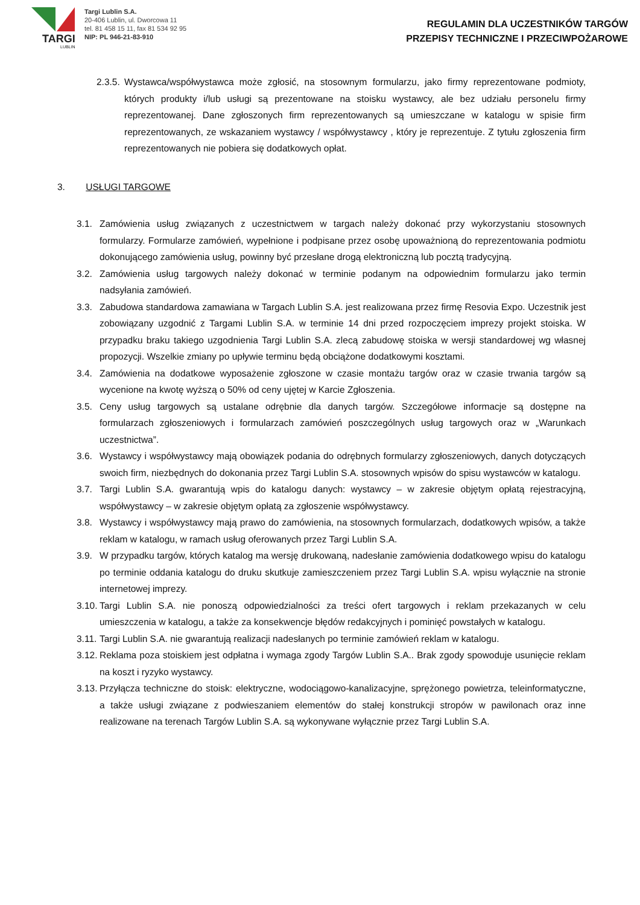TARGI
LUBLIN
Targi Lublin S.A.
20-406 Lublin, ul. Dworcowa 11
tel. 81 458 15 11, fax 81 534 92 95
NIP: PL 946-21-83-910
REGULAMIN DLA UCZESTNIKÓW TARGÓW
PRZEPISY TECHNICZNE I PRZECIWPOŻAROWE
2.3.5.
Wystawca/współwystawca może zgłosić, na stosownym formularzu, jako firmy reprezentowane podmioty, których produkty i/lub usługi są prezentowane na stoisku wystawcy, ale bez udziału personelu firmy reprezentowanej. Dane zgłoszonych firm reprezentowanych są umieszczane w katalogu w spisie firm reprezentowanych, ze wskazaniem wystawcy / współwystawcy , który je reprezentuje. Z tytułu zgłoszenia firm reprezentowanych nie pobiera się dodatkowych opłat.
3. USŁUGI TARGOWE
3.1. Zamówienia usług związanych z uczestnictwem w targach należy dokonać przy wykorzystaniu stosownych formularzy. Formularze zamówień, wypełnione i podpisane przez osobę upoważnioną do reprezentowania podmiotu dokonującego zamówienia usług, powinny być przesłane drogą elektroniczną lub pocztą tradycyjną.
3.2. Zamówienia usług targowych należy dokonać w terminie podanym na odpowiednim formularzu jako termin nadsyłania zamówień.
3.3. Zabudowa standardowa zamawiana w Targach Lublin S.A. jest realizowana przez firmę Resovia Expo. Uczestnik jest zobowiązany uzgodnić z Targami Lublin S.A. w terminie 14 dni przed rozpoczęciem imprezy projekt stoiska. W przypadku braku takiego uzgodnienia Targi Lublin S.A. zlecą zabudowę stoiska w wersji standardowej wg własnej propozycji. Wszelkie zmiany po upływie terminu będą obciążone dodatkowymi kosztami.
3.4. Zamówienia na dodatkowe wyposażenie zgłoszone w czasie montażu targów oraz w czasie trwania targów są wycenione na kwotę wyższą o 50% od ceny ujętej w Karcie Zgłoszenia.
3.5. Ceny usług targowych są ustalane odrębnie dla danych targów. Szczegółowe informacje są dostępne na formularzach zgłoszeniowych i formularzach zamówień poszczególnych usług targowych oraz w „Warunkach uczestnictwa”.
3.6. Wystawcy i współwystawcy mają obowiązek podania do odrębnych formularzy zgłoszeniowych, danych dotyczących swoich firm, niezbędnych do dokonania przez Targi Lublin S.A. stosownych wpisów do spisu wystawców w katalogu.
3.7. Targi Lublin S.A. gwarantują wpis do katalogu danych: wystawcy – w zakresie objętym opłatą rejestracyjną, współwystawcy – w zakresie objętym opłatą za zgłoszenie współwystawcy.
3.8. Wystawcy i współwystawcy mają prawo do zamówienia, na stosownych formularzach, dodatkowych wpisów, a także reklam w katalogu, w ramach usług oferowanych przez Targi Lublin S.A.
3.9. W przypadku targów, których katalog ma wersję drukowaną, nadesłanie zamówienia dodatkowego wpisu do katalogu po terminie oddania katalogu do druku skutkuje zamieszczeniem przez Targi Lublin S.A. wpisu wyłącznie na stronie internetowej imprezy.
3.10.
Targi Lublin S.A. nie ponoszą odpowiedzialności za treści ofert targowych i reklam przekazanych w celu umieszczenia w katalogu, a także za konsekwencje błędów redakcyjnych i pominięć powstałych w katalogu.
3.11.
Targi Lublin S.A. nie gwarantują realizacji nadesłanych po terminie zamówień reklam w katalogu.
3.12.
Reklama poza stoiskiem jest odpłatna i wymaga zgody Targów Lublin S.A.. Brak zgody spowoduje usunięcie reklam na koszt i ryzyko wystawcy.
3.13.
Przyłącza techniczne do stoisk: elektryczne, wodociągowo-kanalizacyjne, sprężonego powietrza, teleinformatyczne, a także usługi związane z podwieszaniem elementów do stałej konstrukcji stropów w pawilonach oraz inne realizowane na terenach Targów Lublin S.A. są wykonywane wyłącznie przez Targi Lublin S.A.